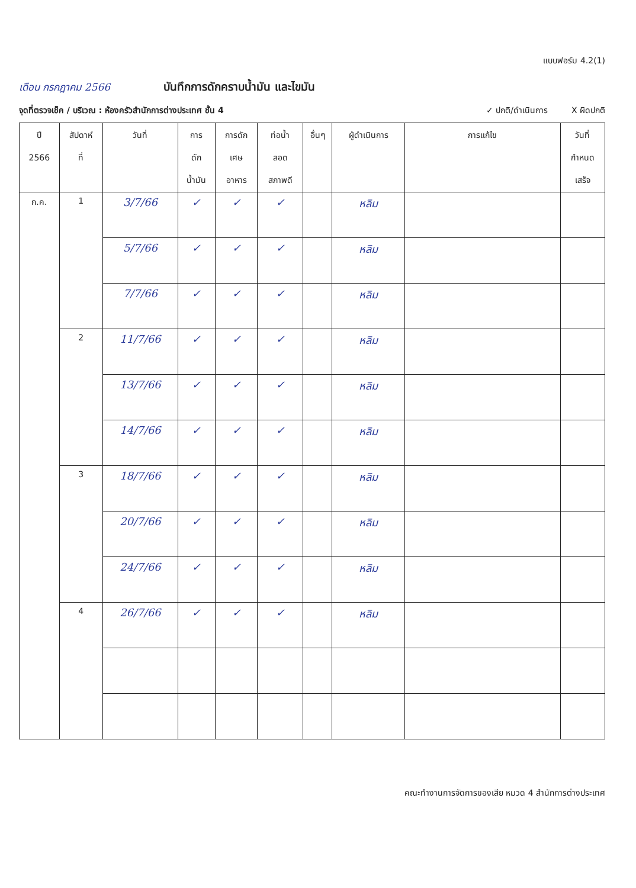แบบฟอร์ม 4.2(1)
เดือน กรกฎาคม 2566 บันทึกการดักคราบน้ำมัน และไขมัน
จุดที่ตรวจเช็ค / บริเวณ : ห้องครัวสำนักการต่างประเทศ ชั้น 4 ✓ ปกติ/ดำเนินการ X ผิดปกติ
| ปี 2566 | สัปดาห์ ที่ | วันที่ | การ ดัก น้ำมัน | การดัก เศษ อาหาร | ท่อน้ำ ลอด สภาพดี | อื่นๆ | ผู้ดำเนินการ | การแก้ไข | วันที่ กำหนด เสร็จ |
| --- | --- | --- | --- | --- | --- | --- | --- | --- | --- |
| ก.ค. | 1 | 3/7/66 | ✓ | ✓ | ✓ | | หลิม | | |
| | | 5/7/66 | ✓ | ✓ | ✓ | | หลิม | | |
| | | 7/7/66 | ✓ | ✓ | ✓ | | หลิม | | |
| | 2 | 11/7/66 | ✓ | ✓ | ✓ | | หลิม | | |
| | | 13/7/66 | ✓ | ✓ | ✓ | | หลิม | | |
| | | 14/7/66 | ✓ | ✓ | ✓ | | หลิม | | |
| | 3 | 18/7/66 | ✓ | ✓ | ✓ | | หลิม | | |
| | | 20/7/66 | ✓ | ✓ | ✓ | | หลิม | | |
| | | 24/7/66 | ✓ | ✓ | ✓ | | หลิม | | |
| | 4 | 26/7/66 | ✓ | ✓ | ✓ | | หลิม | | |
คณะทำงานการจัดการของเสีย หมวด 4 สำนักการต่างประเทศ